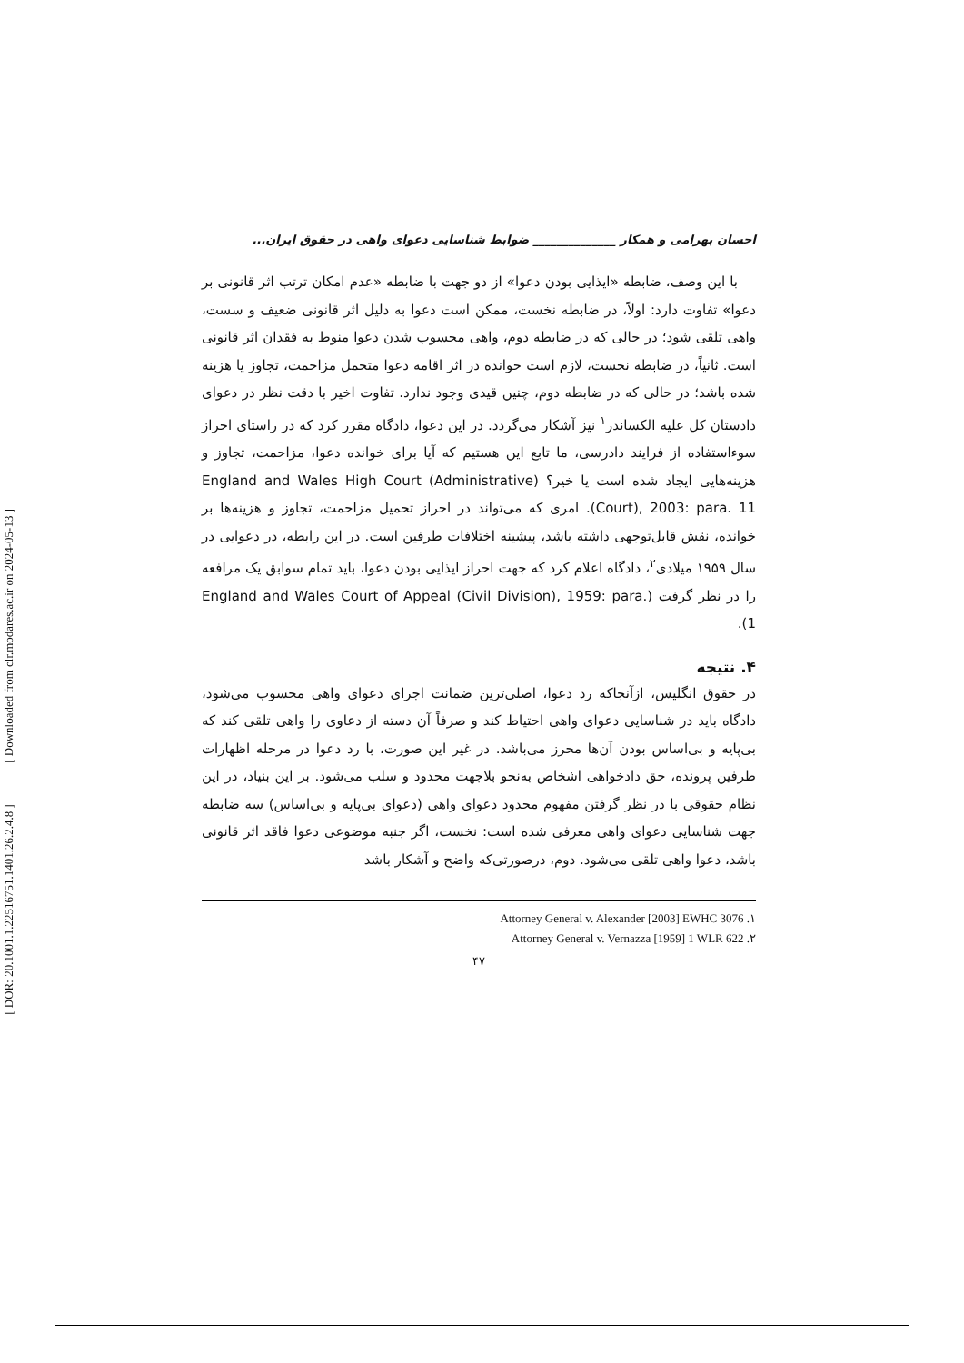[ DOR: 20.1001.1.22516751.1401.26.2.4.8 ] [ Downloaded from clr.modares.ac.ir on 2024-05-13 ]
احسان بهرامی و همکار ______________ ضوابط شناسایی دعوای واهی در حقوق ایران...
با این وصف، ضابطه «ایذایی بودن دعوا» از دو جهت با ضابطه «عدم امکان ترتب اثر قانونی بر دعوا» تفاوت دارد: اولاً، در ضابطه نخست، ممکن است دعوا به دلیل اثر قانونی ضعیف و سست، واهی تلقی شود؛ در حالی که در ضابطه دوم، واهی محسوب شدن دعوا منوط به فقدان اثر قانونی است. ثانیاً، در ضابطه نخست، لازم است خوانده در اثر اقامه دعوا متحمل مزاحمت، تجاوز یا هزینه شده باشد؛ در حالی که در ضابطه دوم، چنین قیدی وجود ندارد. تفاوت اخیر با دقت نظر در دعوای دادستان کل علیه الکساندر<sup>۱</sup> نیز آشکار می‌گردد. در این دعوا، دادگاه مقرر کرد که در راستای احراز سوءاستفاده از فرایند دادرسی، ما تابع این هستیم که آیا برای خوانده دعوا، مزاحمت، تجاوز و هزینه‌هایی ایجاد شده است یا خیر؟ (England and Wales High Court (Administrative Court), 2003: para. 11). امری که می‌تواند در احراز تحمیل مزاحمت، تجاوز و هزینه‌ها بر خوانده، نقش قابل‌توجهی داشته باشد، پیشینه اختلافات طرفین است. در این رابطه، در دعوایی در سال ۱۹۵۹ میلادی<sup>۲</sup>، دادگاه اعلام کرد که جهت احراز ایذایی بودن دعوا، باید تمام سوابق یک مرافعه را در نظر گرفت (England and Wales Court of Appeal (Civil Division), 1959: para. 1).
۴. نتیجه
در حقوق انگلیس، ازآنجاکه رد دعوا، اصلی‌ترین ضمانت اجرای دعوای واهی محسوب می‌شود، دادگاه باید در شناسایی دعوای واهی احتیاط کند و صرفاً آن دسته از دعاوی را واهی تلقی کند که بی‌پایه و بی‌اساس بودن آن‌ها محرز می‌باشد. در غیر این صورت، با رد دعوا در مرحله اظهارات طرفین پرونده، حق دادخواهی اشخاص به‌نحو بلاجهت محدود و سلب می‌شود. بر این بنیاد، در این نظام حقوقی با در نظر گرفتن مفهوم محدود دعوای واهی (دعوای بی‌پایه و بی‌اساس) سه ضابطه جهت شناسایی دعوای واهی معرفی شده است: نخست، اگر جنبه موضوعی دعوا فاقد اثر قانونی باشد، دعوا واهی تلقی می‌شود. دوم، درصورتی‌که واضح و آشکار باشد
Attorney General v. Alexander [2003] EWHC 3076 .۱
Attorney General v. Vernazza [1959] 1 WLR 622 .۲
۴۷